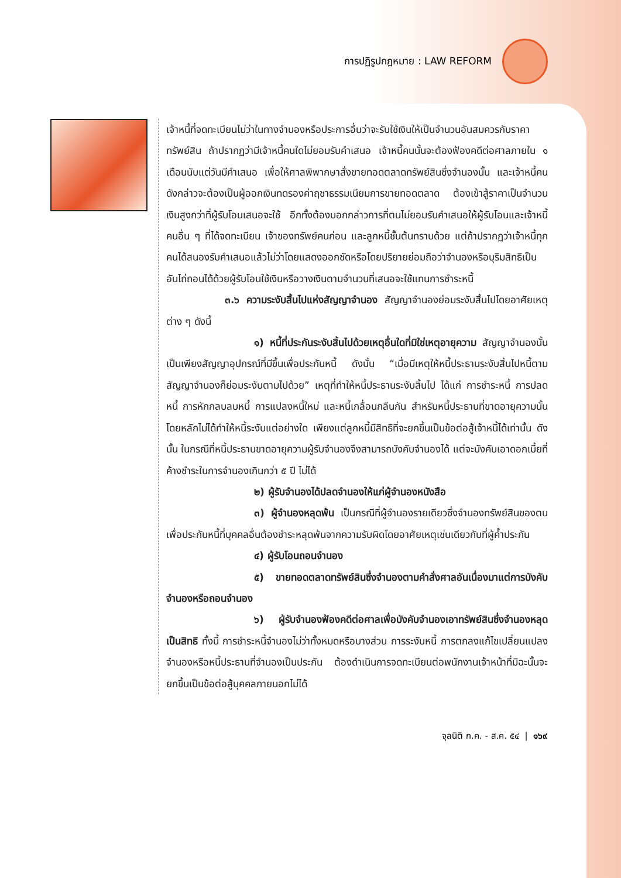การปฏิรูปกฎหมาย : LAW REFORM
เจ้าหนี้ที่จดทะเบียนไม่ว่าในทางจำนองหรือประการอื่นว่าจะรับใช้เงินให้เป็นจำนวนอันสมควรกับราคาทรัพย์สิน ถ้าปรากฏว่ามีเจ้าหนี้คนใดไม่ยอมรับคำเสนอ เจ้าหนี้คนนั้นจะต้องฟ้องคดีต่อศาลภายใน ๑ เดือนนับแต่วันมีคำเสนอ เพื่อให้ศาลพิพากษาสั่งขายทอดตลาดทรัพย์สินซึ่งจำนองนั้น และเจ้าหนี้คนดังกล่าวจะต้องเป็นผู้ออกเงินทดรองค่าฤชาธรรมเนียมการขายทอดตลาด ต้องเข้าสู้ราคาเป็นจำนวนเงินสูงกว่าที่ผู้รับโอนเสนอจะใช้ อีกทั้งต้องบอกกล่าวการที่ตนไม่ยอมรับคำเสนอให้ผู้รับโอนและเจ้าหนี้คนอื่น ๆ ที่ได้จดทะเบียน เจ้าของทรัพย์คนก่อน และลูกหนี้ชั้นต้นทราบด้วย แต่ถ้าปรากฏว่าเจ้าหนี้ทุกคนได้สนองรับคำเสนอแล้วไม่ว่าโดยแสดงออกชัดหรือโดยปริยายย่อมถือว่าจำนองหรือบุริมสิทธิเป็นอันไถ่ถอนได้ด้วยผู้รับโอนใช้เงินหรือวางเงินตามจำนวนที่เสนอจะใช้แทนการชำระหนี้
๓.๖ ความระงับสิ้นไปแห่งสัญญาจำนอง สัญญาจำนองย่อมระงับสิ้นไปโดยอาศัยเหตุต่าง ๆ ดังนี้
๑) หนี้ที่ประกันระงับสิ้นไปด้วยเหตุอื่นใดที่มิใช่เหตุอายุความ สัญญาจำนองนั้นเป็นเพียงสัญญาอุปกรณ์ที่มีขึ้นเพื่อประกันหนี้ ดังนั้น “เมื่อมีเหตุให้หนี้ประธานระงับสิ้นไปหนี้ตามสัญญาจำนองก็ย่อมระงับตามไปด้วย” เหตุที่ทำให้หนี้ประธานระงับสิ้นไป ได้แก่ การชำระหนี้ การปลดหนี้ การหักกลบลบหนี้ การแปลงหนี้ใหม่ และหนี้เกลื่อนกลืนกัน สำหรับหนี้ประธานที่ขาดอายุความนั้นโดยหลักไม่ได้ทำให้หนี้ระงับแต่อย่างใด เพียงแต่ลูกหนี้มีสิทธิที่จะยกขึ้นเป็นข้อต่อสู้เจ้าหนี้ได้เท่านั้น ดังนั้น ในกรณีที่หนี้ประธานขาดอายุความผู้รับจำนองจึงสามารถบังคับจำนองได้ แต่จะบังคับเอาดอกเบี้ยที่ค้างชำระในการจำนองเกินกว่า ๕ ปี ไม่ได้
๒) ผู้รับจำนองได้ปลดจำนองให้แก่ผู้จำนองหนังสือ
๓) ผู้จำนองหลุดพ้น เป็นกรณีที่ผู้จำนองรายเดียวซึ่งจำนองทรัพย์สินของตนเพื่อประกันหนี้ที่บุคคลอื่นต้องชำระหลุดพ้นจากความรับผิดโดยอาศัยเหตุเช่นเดียวกับที่ผู้ค้ำประกัน
๔) ผู้รับโอนถอนจำนอง
๕) ขายทอดตลาดทรัพย์สินซึ่งจำนองตามคำสั่งศาลอันเนื่องมาแต่การบังคับจำนองหรือถอนจำนอง
๖) ผู้รับจำนองฟ้องคดีต่อศาลเพื่อบังคับจำนองเอาทรัพย์สินซึ่งจำนองหลุดเป็นสิทธิ ทั้งนี้ การชำระหนี้จำนองไม่ว่าทั้งหมดหรือบางส่วน การระงับหนี้ การตกลงแก้ไขเปลี่ยนแปลงจำนองหรือหนี้ประธานที่จำนองเป็นประกัน ต้องดำเนินการจดทะเบียนต่อพนักงานเจ้าหน้าที่มิฉะนั้นจะยกขึ้นเป็นข้อต่อสู้บุคคลภายนอกไม่ได้
จุลนิติ ก.ค. - ส.ค. ๕๔ | ๑๖๙